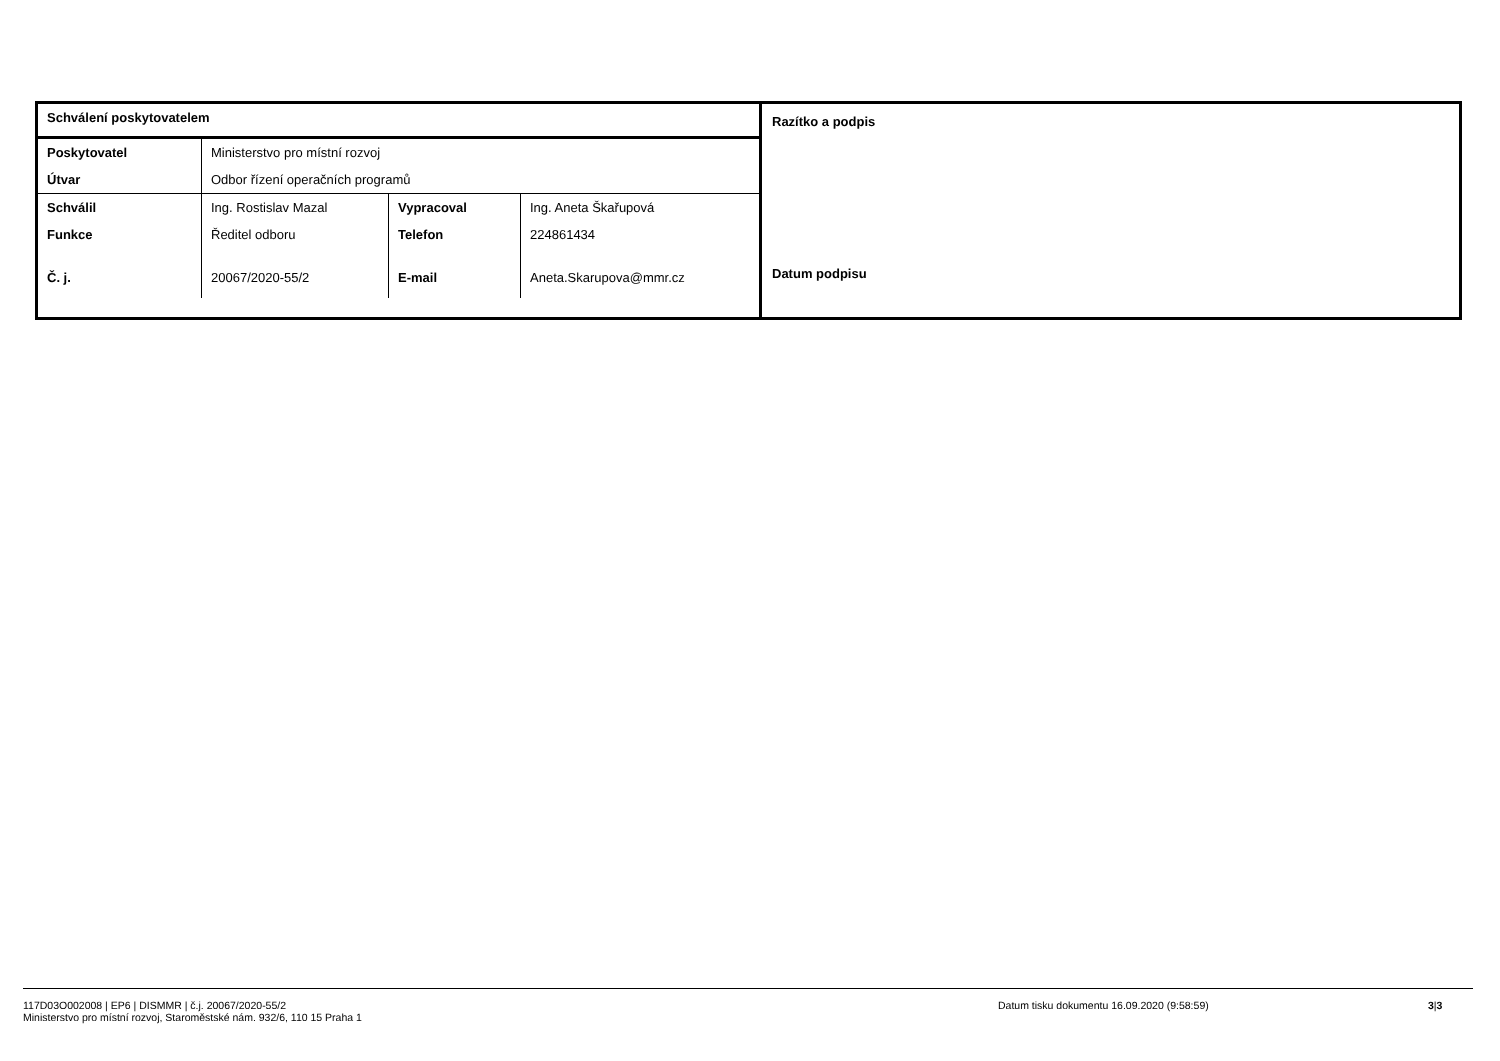| Schválení poskytovatelem | | | |
| Poskytovatel | Ministerstvo pro místní rozvoj | | |
| Útvar | Odbor řízení operačních programů | | |
| Schválil | Ing. Rostislav Mazal | Vypracoval | Ing. Aneta Škařupová |
| Funkce | Ředitel odboru | Telefon | 224861434 |
| Č. j. | 20067/2020-55/2 | E-mail | Aneta.Skarupova@mmr.cz |
Razítko a podpis
Datum podpisu
117D03O002008 | EP6 | DISMMR | č.j. 20067/2020-55/2
Ministerstvo pro místní rozvoj, Staroměstské nám. 932/6, 110 15 Praha 1
Datum tisku dokumentu 16.09.2020 (9:58:59) 3|3